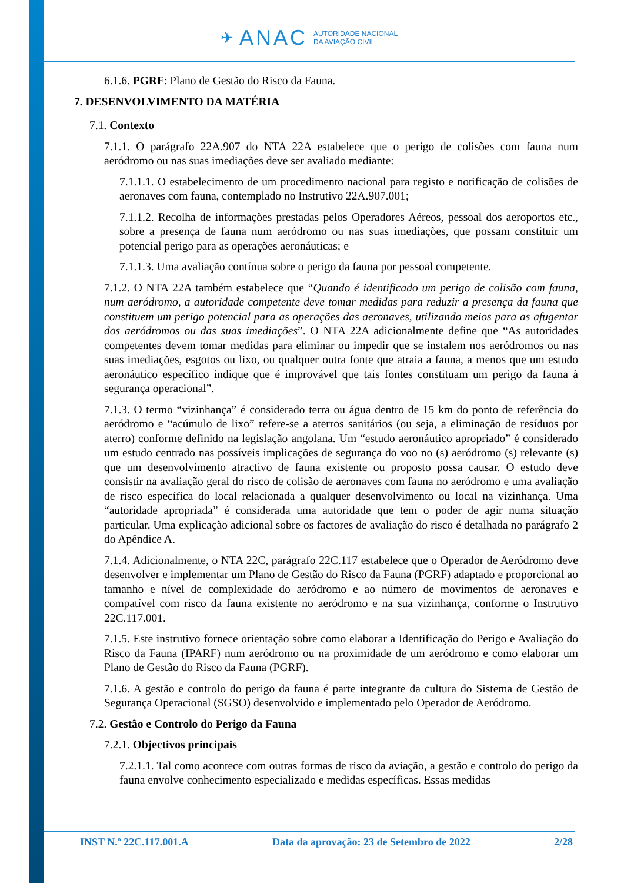✈ ANAC AUTORIDADE NACIONAL
DA AVIAÇÃO CIVIL
6.1.6. PGRF: Plano de Gestão do Risco da Fauna.
7. DESENVOLVIMENTO DA MATÉRIA
7.1. Contexto
7.1.1. O parágrafo 22A.907 do NTA 22A estabelece que o perigo de colisões com fauna num aeródromo ou nas suas imediações deve ser avaliado mediante:
7.1.1.1. O estabelecimento de um procedimento nacional para registo e notificação de colisões de aeronaves com fauna, contemplado no Instrutivo 22A.907.001;
7.1.1.2. Recolha de informações prestadas pelos Operadores Aéreos, pessoal dos aeroportos etc., sobre a presença de fauna num aeródromo ou nas suas imediações, que possam constituir um potencial perigo para as operações aeronáuticas; e
7.1.1.3. Uma avaliação contínua sobre o perigo da fauna por pessoal competente.
7.1.2. O NTA 22A também estabelece que “Quando é identificado um perigo de colisão com fauna, num aeródromo, a autoridade competente deve tomar medidas para reduzir a presença da fauna que constituem um perigo potencial para as operações das aeronaves, utilizando meios para as afugentar dos aeródromos ou das suas imediações”. O NTA 22A adicionalmente define que “As autoridades competentes devem tomar medidas para eliminar ou impedir que se instalem nos aeródromos ou nas suas imediações, esgotos ou lixo, ou qualquer outra fonte que atraia a fauna, a menos que um estudo aeronáutico específico indique que é improvável que tais fontes constituam um perigo da fauna à segurança operacional”.
7.1.3. O termo “vizinhança” é considerado terra ou água dentro de 15 km do ponto de referência do aeródromo e “acúmulo de lixo” refere-se a aterros sanitários (ou seja, a eliminação de resíduos por aterro) conforme definido na legislação angolana. Um “estudo aeronáutico apropriado” é considerado um estudo centrado nas possíveis implicações de segurança do voo no (s) aeródromo (s) relevante (s) que um desenvolvimento atractivo de fauna existente ou proposto possa causar. O estudo deve consistir na avaliação geral do risco de colisão de aeronaves com fauna no aeródromo e uma avaliação de risco específica do local relacionada a qualquer desenvolvimento ou local na vizinhança. Uma “autoridade apropriada” é considerada uma autoridade que tem o poder de agir numa situação particular. Uma explicação adicional sobre os factores de avaliação do risco é detalhada no parágrafo 2 do Apêndice A.
7.1.4. Adicionalmente, o NTA 22C, parágrafo 22C.117 estabelece que o Operador de Aeródromo deve desenvolver e implementar um Plano de Gestão do Risco da Fauna (PGRF) adaptado e proporcional ao tamanho e nível de complexidade do aeródromo e ao número de movimentos de aeronaves e compatível com risco da fauna existente no aeródromo e na sua vizinhança, conforme o Instrutivo 22C.117.001.
7.1.5. Este instrutivo fornece orientação sobre como elaborar a Identificação do Perigo e Avaliação do Risco da Fauna (IPARF) num aeródromo ou na proximidade de um aeródromo e como elaborar um Plano de Gestão do Risco da Fauna (PGRF).
7.1.6. A gestão e controlo do perigo da fauna é parte integrante da cultura do Sistema de Gestão de Segurança Operacional (SGSO) desenvolvido e implementado pelo Operador de Aeródromo.
7.2. Gestão e Controlo do Perigo da Fauna
7.2.1. Objectivos principais
7.2.1.1. Tal como acontece com outras formas de risco da aviação, a gestão e controlo do perigo da fauna envolve conhecimento especializado e medidas específicas. Essas medidas
INST N.º 22C.117.001.A Data da aprovação: 23 de Setembro de 2022 2/28